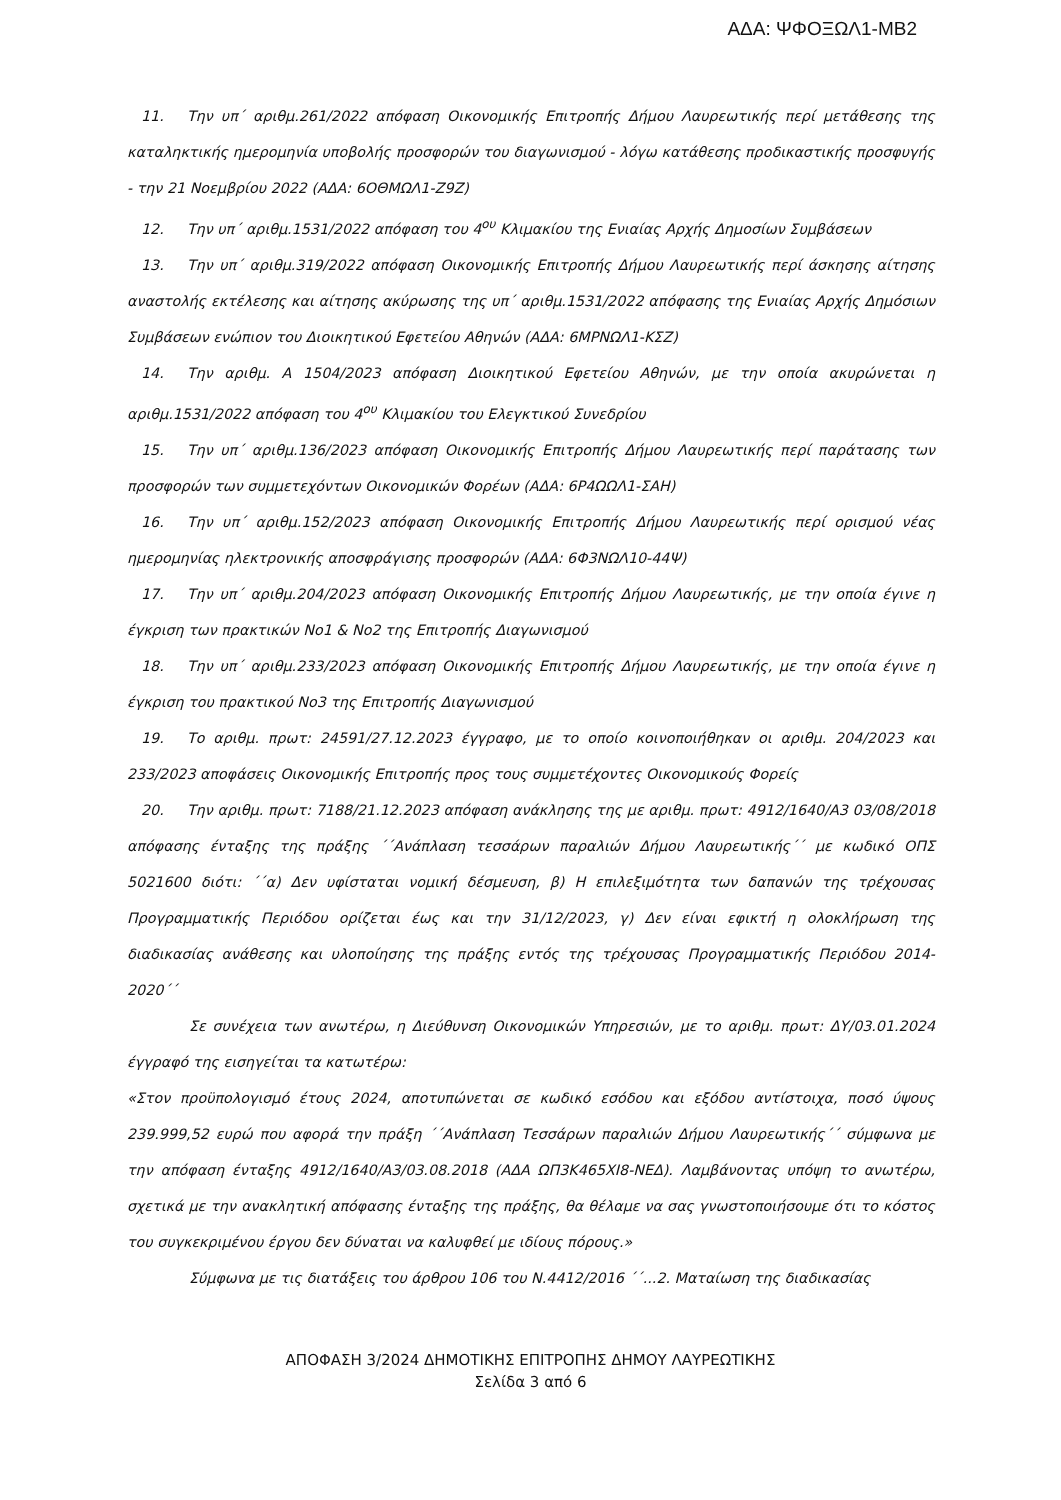ΑΔΑ: ΨΦΟΞΩΛ1-ΜΒ2
11. Την υπ΄ αριθμ.261/2022 απόφαση Οικονομικής Επιτροπής Δήμου Λαυρεωτικής περί μετάθεσης της καταληκτικής ημερομηνία υποβολής προσφορών του διαγωνισμού - λόγω κατάθεσης προδικαστικής προσφυγής - την 21 Νοεμβρίου 2022 (ΑΔΑ: 6ΟΘΜΩΛ1-Ζ9Ζ)
12. Την υπ΄ αριθμ.1531/2022 απόφαση του 4<sup>ου</sup> Κλιμακίου της Ενιαίας Αρχής Δημοσίων Συμβάσεων
13. Την υπ΄ αριθμ.319/2022 απόφαση Οικονομικής Επιτροπής Δήμου Λαυρεωτικής περί άσκησης αίτησης αναστολής εκτέλεσης και αίτησης ακύρωσης της υπ΄ αριθμ.1531/2022 απόφασης της Ενιαίας Αρχής Δημόσιων Συμβάσεων ενώπιον του Διοικητικού Εφετείου Αθηνών (ΑΔΑ: 6ΜΡΝΩΛ1-ΚΣΖ)
14. Την αριθμ. Α 1504/2023 απόφαση Διοικητικού Εφετείου Αθηνών, με την οποία ακυρώνεται η αριθμ.1531/2022 απόφαση του 4<sup>ου</sup> Κλιμακίου του Ελεγκτικού Συνεδρίου
15. Την υπ΄ αριθμ.136/2023 απόφαση Οικονομικής Επιτροπής Δήμου Λαυρεωτικής περί παράτασης των προσφορών των συμμετεχόντων Οικονομικών Φορέων (ΑΔΑ: 6Ρ4ΩΩΛ1-ΣΑΗ)
16. Την υπ΄ αριθμ.152/2023 απόφαση Οικονομικής Επιτροπής Δήμου Λαυρεωτικής περί ορισμού νέας ημερομηνίας ηλεκτρονικής αποσφράγισης προσφορών (ΑΔΑ: 6Φ3ΝΩΛ10-44Ψ)
17. Την υπ΄ αριθμ.204/2023 απόφαση Οικονομικής Επιτροπής Δήμου Λαυρεωτικής, με την οποία έγινε η έγκριση των πρακτικών Νο1 & Νο2 της Επιτροπής Διαγωνισμού
18. Την υπ΄ αριθμ.233/2023 απόφαση Οικονομικής Επιτροπής Δήμου Λαυρεωτικής, με την οποία έγινε η έγκριση του πρακτικού Νο3 της Επιτροπής Διαγωνισμού
19. Το αριθμ. πρωτ: 24591/27.12.2023 έγγραφο, με το οποίο κοινοποιήθηκαν οι αριθμ. 204/2023 και 233/2023 αποφάσεις Οικονομικής Επιτροπής προς τους συμμετέχοντες Οικονομικούς Φορείς
20. Την αριθμ. πρωτ: 7188/21.12.2023 απόφαση ανάκλησης της με αριθμ. πρωτ: 4912/1640/Α3 03/08/2018 απόφασης ένταξης της πράξης ΄΄Ανάπλαση τεσσάρων παραλιών Δήμου Λαυρεωτικής΄΄ με κωδικό ΟΠΣ 5021600 διότι: ΄΄α) Δεν υφίσταται νομική δέσμευση, β) Η επιλεξιμότητα των δαπανών της τρέχουσας Προγραμματικής Περιόδου ορίζεται έως και την 31/12/2023, γ) Δεν είναι εφικτή η ολοκλήρωση της διαδικασίας ανάθεσης και υλοποίησης της πράξης εντός της τρέχουσας Προγραμματικής Περιόδου 2014-2020΄΄
Σε συνέχεια των ανωτέρω, η Διεύθυνση Οικονομικών Υπηρεσιών, με το αριθμ. πρωτ: ΔΥ/03.01.2024 έγγραφό της εισηγείται τα κατωτέρω:
«Στον προϋπολογισμό έτους 2024, αποτυπώνεται σε κωδικό εσόδου και εξόδου αντίστοιχα, ποσό ύψους 239.999,52 ευρώ που αφορά την πράξη ΄΄Ανάπλαση Τεσσάρων παραλιών Δήμου Λαυρεωτικής΄΄ σύμφωνα με την απόφαση ένταξης 4912/1640/Α3/03.08.2018 (ΑΔΑ ΩΠ3Κ465ΧΙ8-ΝΕΔ). Λαμβάνοντας υπόψη το ανωτέρω, σχετικά με την ανακλητική απόφασης ένταξης της πράξης, θα θέλαμε να σας γνωστοποιήσουμε ότι το κόστος του συγκεκριμένου έργου δεν δύναται να καλυφθεί με ιδίους πόρους.»
Σύμφωνα με τις διατάξεις του άρθρου 106 του Ν.4412/2016 ΄΄...2. Ματαίωση της διαδικασίας
ΑΠΟΦΑΣΗ 3/2024 ΔΗΜΟΤΙΚΗΣ ΕΠΙΤΡΟΠΗΣ ΔΗΜΟΥ ΛΑΥΡΕΩΤΙΚΗΣ
Σελίδα 3 από 6